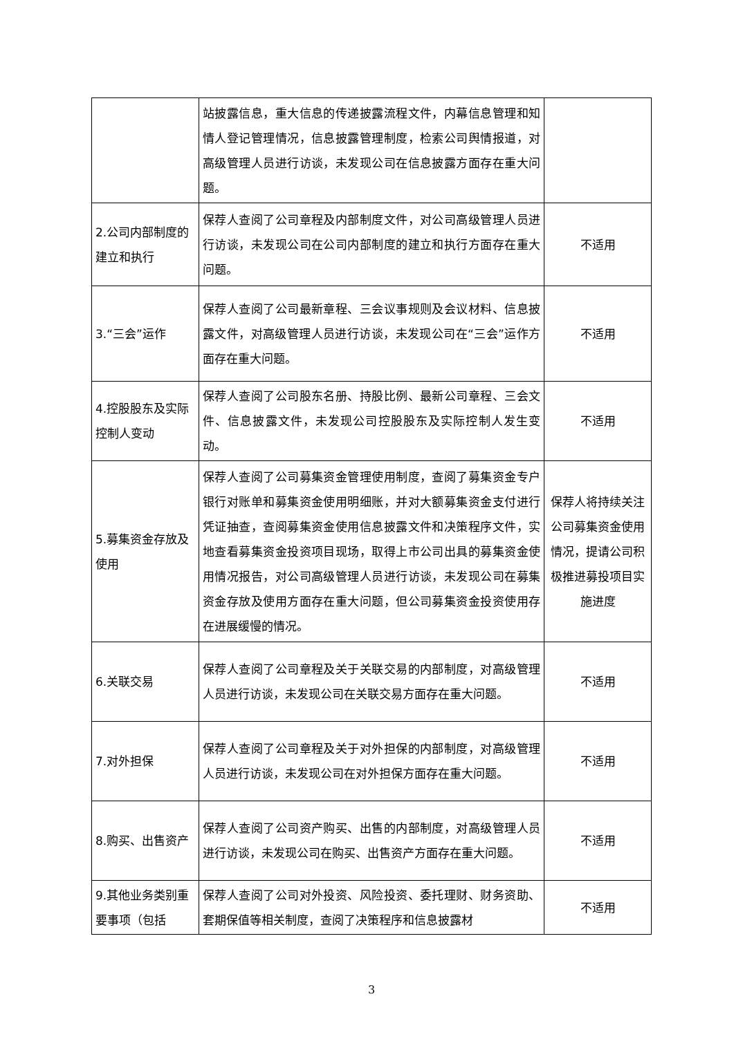| | 站披露信息，重大信息的传递披露流程文件，内幕信息管理和知情人登记管理情况，信息披露管理制度，检索公司舆情报道，对高级管理人员进行访谈，未发现公司在信息披露方面存在重大问题。 | |
| 2.公司内部制度的建立和执行 | 保荐人查阅了公司章程及内部制度文件，对公司高级管理人员进行访谈，未发现公司在公司内部制度的建立和执行方面存在重大问题。 | 不适用 |
| 3.“三会”运作 | 保荐人查阅了公司最新章程、三会议事规则及会议材料、信息披露文件，对高级管理人员进行访谈，未发现公司在“三会”运作方面存在重大问题。 | 不适用 |
| 4.控股股东及实际控制人变动 | 保荐人查阅了公司股东名册、持股比例、最新公司章程、三会文件、信息披露文件，未发现公司控股股东及实际控制人发生变动。 | 不适用 |
| 5.募集资金存放及使用 | 保荐人查阅了公司募集资金管理使用制度，查阅了募集资金专户银行对账单和募集资金使用明细账，并对大额募集资金支付进行凭证抽查，查阅募集资金使用信息披露文件和决策程序文件，实地查看募集资金投资项目现场，取得上市公司出具的募集资金使用情况报告，对公司高级管理人员进行访谈，未发现公司在募集资金存放及使用方面存在重大问题，但公司募集资金投资使用存在进展缓慢的情况。 | 保荐人将持续关注公司募集资金使用情况，提请公司积极推进募投项目实施进度 |
| 6.关联交易 | 保荐人查阅了公司章程及关于关联交易的内部制度，对高级管理人员进行访谈，未发现公司在关联交易方面存在重大问题。 | 不适用 |
| 7.对外担保 | 保荐人查阅了公司章程及关于对外担保的内部制度，对高级管理人员进行访谈，未发现公司在对外担保方面存在重大问题。 | 不适用 |
| 8.购买、出售资产 | 保荐人查阅了公司资产购买、出售的内部制度，对高级管理人员进行访谈，未发现公司在购买、出售资产方面存在重大问题。 | 不适用 |
| 9.其他业务类别重要事项（包括 | 保荐人查阅了公司对外投资、风险投资、委托理财、财务资助、套期保值等相关制度，查阅了决策程序和信息披露材 | 不适用 |
3